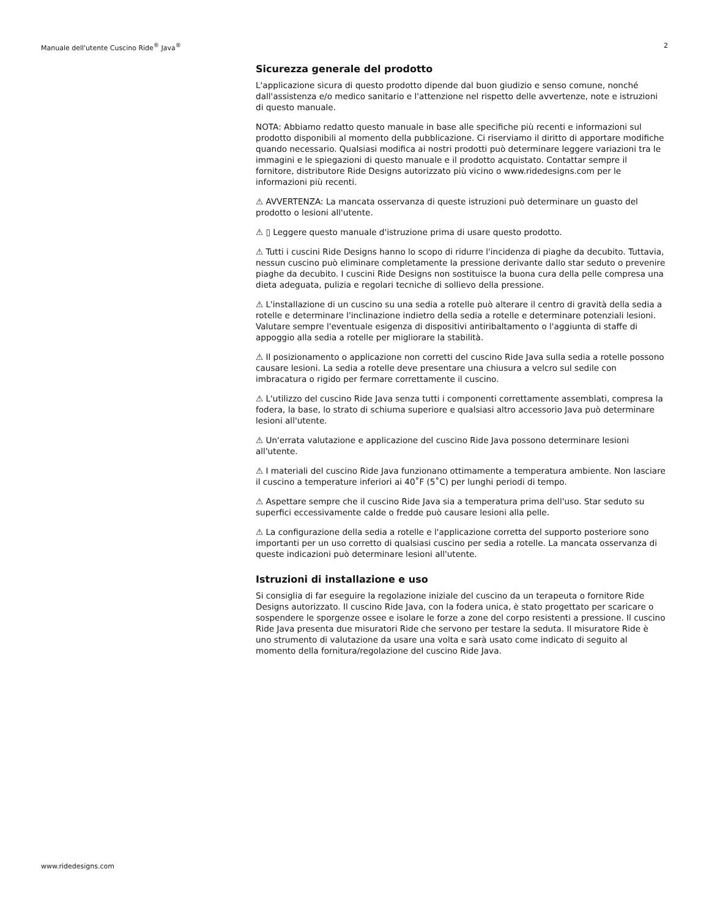Manuale dell'utente Cuscino Ride<sup>®</sup> Java<sup>®</sup> 2
Sicurezza generale del prodotto
L'applicazione sicura di questo prodotto dipende dal buon giudizio e senso comune, nonché dall'assistenza e/o medico sanitario e l'attenzione nel rispetto delle avvertenze, note e istruzioni di questo manuale.
NOTA: Abbiamo redatto questo manuale in base alle specifiche più recenti e informazioni sul prodotto disponibili al momento della pubblicazione. Ci riserviamo il diritto di apportare modifiche quando necessario. Qualsiasi modifica ai nostri prodotti può determinare leggere variazioni tra le immagini e le spiegazioni di questo manuale e il prodotto acquistato. Contattar sempre il fornitore, distributore Ride Designs autorizzato più vicino o www.ridedesigns.com per le informazioni più recenti.
⚠ AVVERTENZA: La mancata osservanza di queste istruzioni può determinare un guasto del prodotto o lesioni all'utente.
⚠ ▯ Leggere questo manuale d'istruzione prima di usare questo prodotto.
⚠ Tutti i cuscini Ride Designs hanno lo scopo di ridurre l'incidenza di piaghe da decubito. Tuttavia, nessun cuscino può eliminare completamente la pressione derivante dallo star seduto o prevenire piaghe da decubito. I cuscini Ride Designs non sostituisce la buona cura della pelle compresa una dieta adeguata, pulizia e regolari tecniche di sollievo della pressione.
⚠ L'installazione di un cuscino su una sedia a rotelle può alterare il centro di gravità della sedia a rotelle e determinare l'inclinazione indietro della sedia a rotelle e determinare potenziali lesioni. Valutare sempre l'eventuale esigenza di dispositivi antiribaltamento o l'aggiunta di staffe di appoggio alla sedia a rotelle per migliorare la stabilità.
⚠ Il posizionamento o applicazione non corretti del cuscino Ride Java sulla sedia a rotelle possono causare lesioni. La sedia a rotelle deve presentare una chiusura a velcro sul sedile con imbracatura o rigido per fermare correttamente il cuscino.
⚠ L'utilizzo del cuscino Ride Java senza tutti i componenti correttamente assemblati, compresa la fodera, la base, lo strato di schiuma superiore e qualsiasi altro accessorio Java può determinare lesioni all'utente.
⚠ Un'errata valutazione e applicazione del cuscino Ride Java possono determinare lesioni all'utente.
⚠ I materiali del cuscino Ride Java funzionano ottimamente a temperatura ambiente. Non lasciare il cuscino a temperature inferiori ai 40˚F (5˚C) per lunghi periodi di tempo.
⚠ Aspettare sempre che il cuscino Ride Java sia a temperatura prima dell'uso. Star seduto su superfici eccessivamente calde o fredde può causare lesioni alla pelle.
⚠ La configurazione della sedia a rotelle e l'applicazione corretta del supporto posteriore sono importanti per un uso corretto di qualsiasi cuscino per sedia a rotelle. La mancata osservanza di queste indicazioni può determinare lesioni all'utente.
Istruzioni di installazione e uso
Si consiglia di far eseguire la regolazione iniziale del cuscino da un terapeuta o fornitore Ride Designs autorizzato. Il cuscino Ride Java, con la fodera unica, è stato progettato per scaricare o sospendere le sporgenze ossee e isolare le forze a zone del corpo resistenti a pressione. Il cuscino Ride Java presenta due misuratori Ride che servono per testare la seduta. Il misuratore Ride è uno strumento di valutazione da usare una volta e sarà usato come indicato di seguito al momento della fornitura/regolazione del cuscino Ride Java.
www.ridedesigns.com